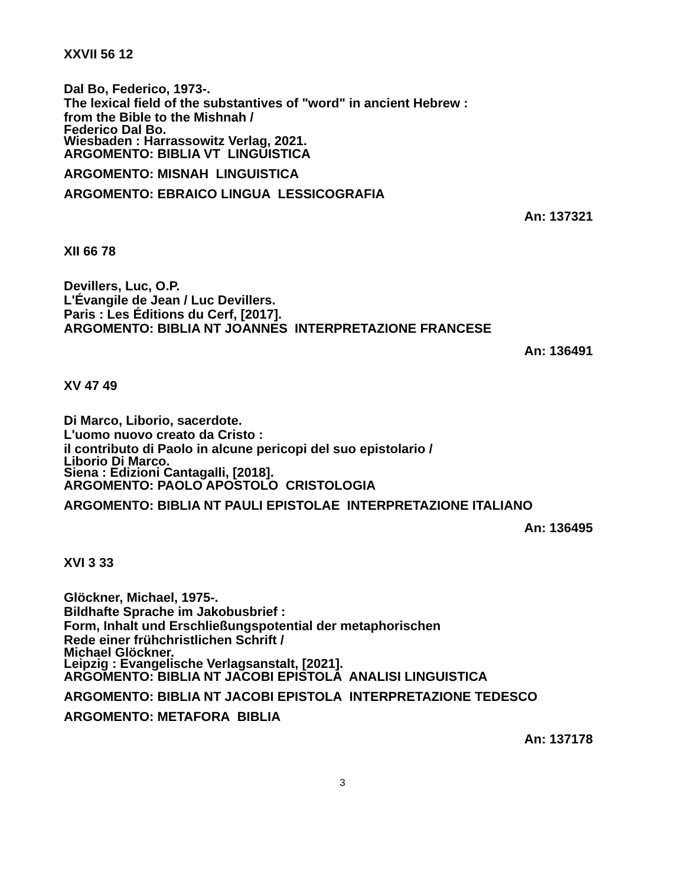XXVII 56 12
Dal Bo, Federico, 1973-.
The lexical field of the substantives of "word" in ancient Hebrew :
from the Bible to the Mishnah /
Federico Dal Bo.
Wiesbaden : Harrassowitz Verlag, 2021.
ARGOMENTO: BIBLIA VT LINGUISTICA
ARGOMENTO: MISNAH LINGUISTICA
ARGOMENTO: EBRAICO LINGUA LESSICOGRAFIA
An: 137321
XII 66 78
Devillers, Luc, O.P.
L'Évangile de Jean / Luc Devillers.
Paris : Les Éditions du Cerf, [2017].
ARGOMENTO: BIBLIA NT JOANNES INTERPRETAZIONE FRANCESE
An: 136491
XV 47 49
Di Marco, Liborio, sacerdote.
L'uomo nuovo creato da Cristo :
il contributo di Paolo in alcune pericopi del suo epistolario /
Liborio Di Marco.
Siena : Edizioni Cantagalli, [2018].
ARGOMENTO: PAOLO APOSTOLO CRISTOLOGIA
ARGOMENTO: BIBLIA NT PAULI EPISTOLAE INTERPRETAZIONE ITALIANO
An: 136495
XVI 3 33
Glöckner, Michael, 1975-.
Bildhafte Sprache im Jakobusbrief :
Form, Inhalt und Erschließungspotential der metaphorischen
Rede einer frühchristlichen Schrift /
Michael Glöckner.
Leipzig : Evangelische Verlagsanstalt, [2021].
ARGOMENTO: BIBLIA NT JACOBI EPISTOLA ANALISI LINGUISTICA
ARGOMENTO: BIBLIA NT JACOBI EPISTOLA INTERPRETAZIONE TEDESCO
ARGOMENTO: METAFORA BIBLIA
An: 137178
3